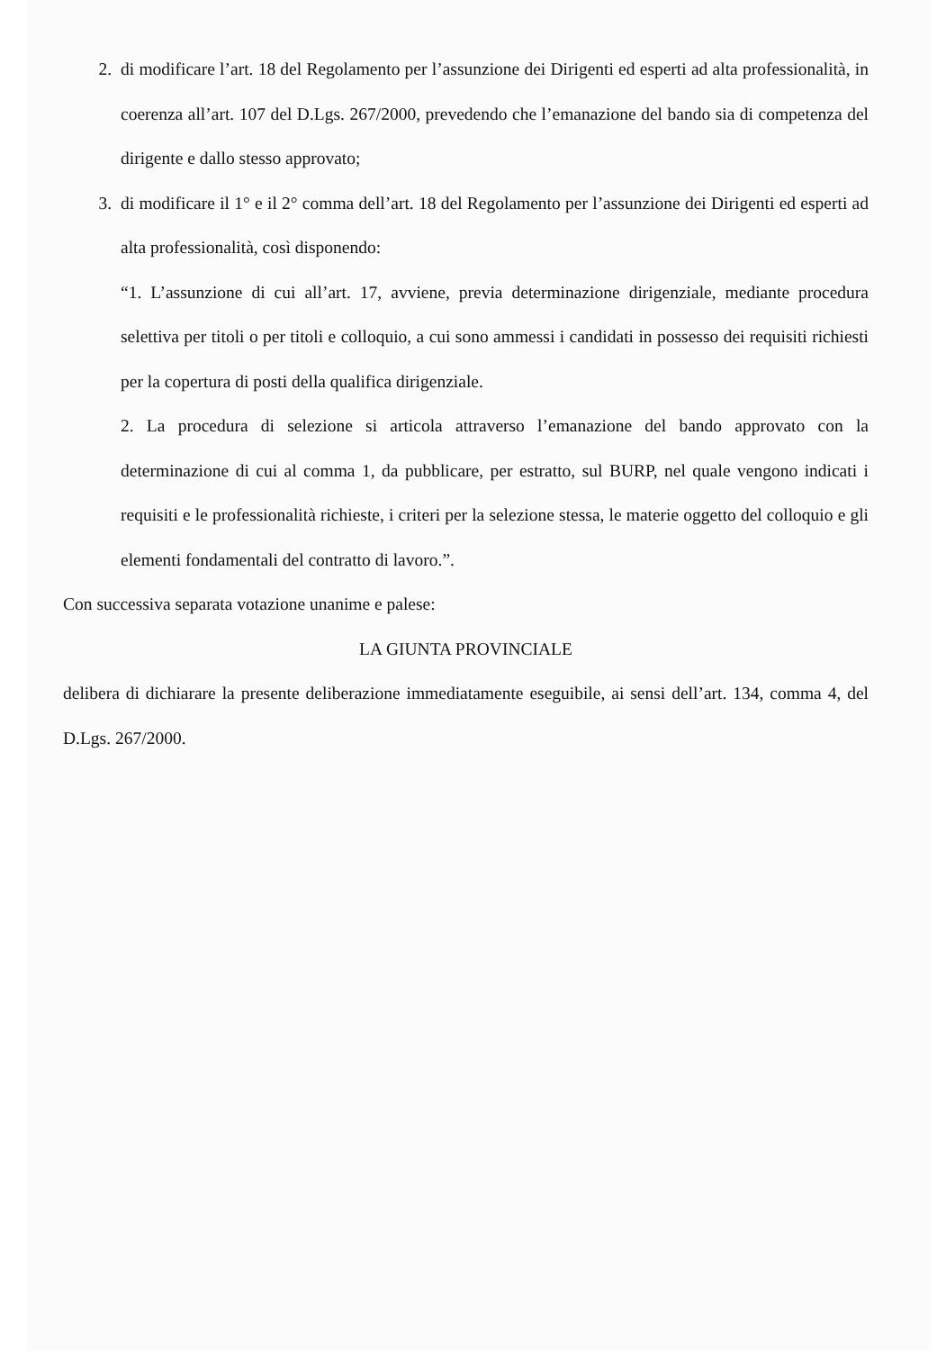2. di modificare l’art. 18 del Regolamento per l’assunzione dei Dirigenti ed esperti ad alta professionalità, in coerenza all’art. 107 del D.Lgs. 267/2000, prevedendo che l’emanazione del bando sia di competenza del dirigente e dallo stesso approvato;
3. di modificare il 1° e il 2° comma dell’art. 18 del Regolamento per l’assunzione dei Dirigenti ed esperti ad alta professionalità, così disponendo:
“1. L’assunzione di cui all’art. 17, avviene, previa determinazione dirigenziale, mediante procedura selettiva per titoli o per titoli e colloquio, a cui sono ammessi i candidati in possesso dei requisiti richiesti per la copertura di posti della qualifica dirigenziale.
2. La procedura di selezione si articola attraverso l’emanazione del bando approvato con la determinazione di cui al comma 1, da pubblicare, per estratto, sul BURP, nel quale vengono indicati i requisiti e le professionalità richieste, i criteri per la selezione stessa, le materie oggetto del colloquio e gli elementi fondamentali del contratto di lavoro.”.
Con successiva separata votazione unanime e palese:
LA GIUNTA PROVINCIALE
delibera di dichiarare la presente deliberazione immediatamente eseguibile, ai sensi dell’art. 134, comma 4, del D.Lgs. 267/2000.